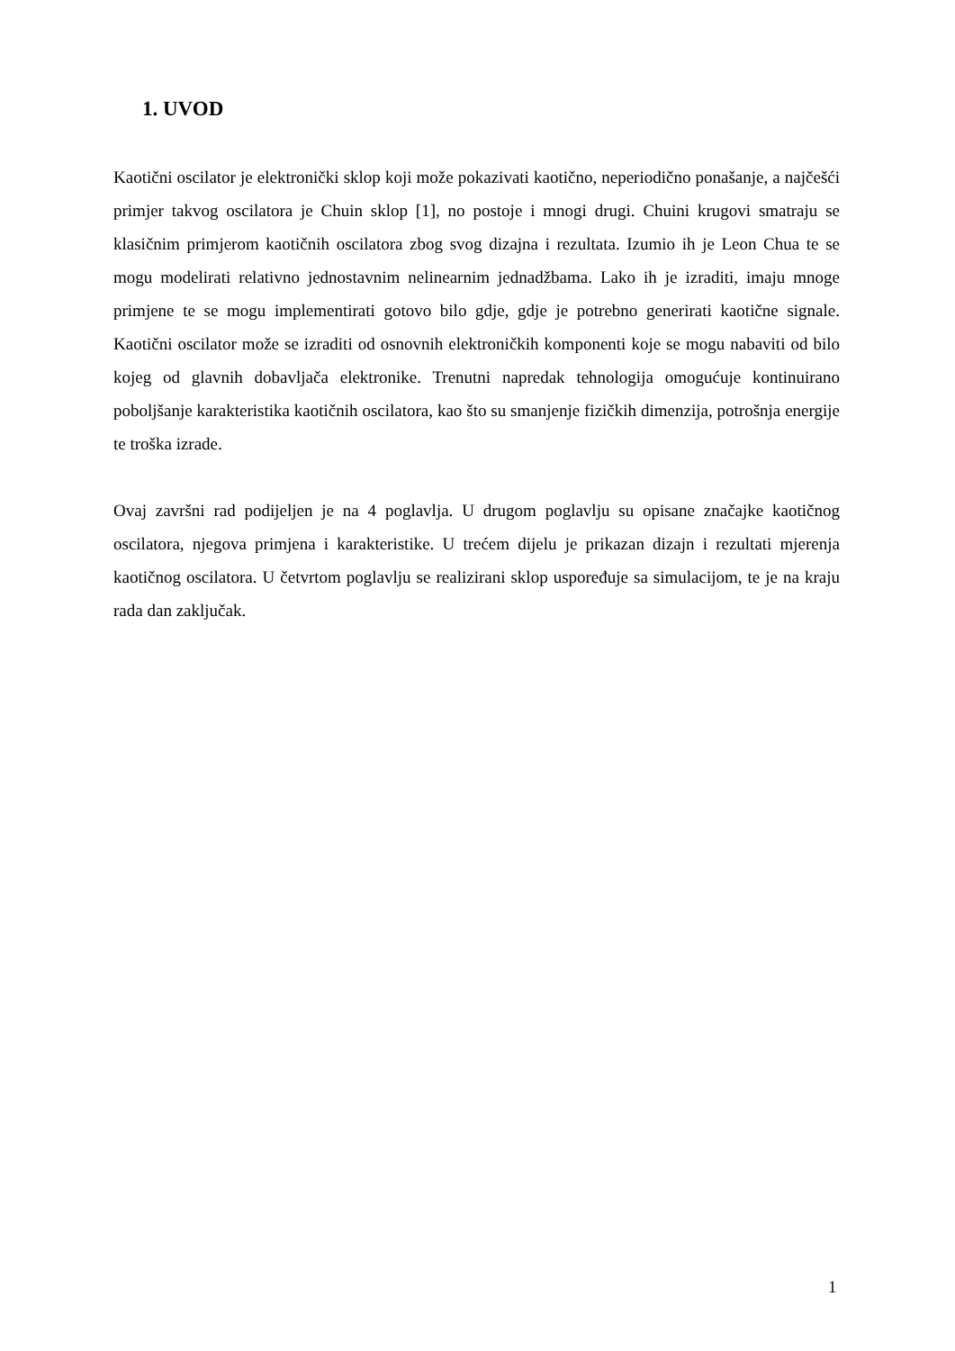1. UVOD
Kaotični oscilator je elektronički sklop koji može pokazivati kaotično, neperiodično ponašanje, a najčešći primjer takvog oscilatora je Chuin sklop [1], no postoje i mnogi drugi. Chuini krugovi smatraju se klasičnim primjerom kaotičnih oscilatora zbog svog dizajna i rezultata. Izumio ih je Leon Chua te se mogu modelirati relativno jednostavnim nelinearnim jednadžbama. Lako ih je izraditi, imaju mnoge primjene te se mogu implementirati gotovo bilo gdje, gdje je potrebno generirati kaotične signale. Kaotični oscilator može se izraditi od osnovnih elektroničkih komponenti koje se mogu nabaviti od bilo kojeg od glavnih dobavljača elektronike. Trenutni napredak tehnologija omogućuje kontinuirano poboljšanje karakteristika kaotičnih oscilatora, kao što su smanjenje fizičkih dimenzija, potrošnja energije te troška izrade.
Ovaj završni rad podijeljen je na 4 poglavlja. U drugom poglavlju su opisane značajke kaotičnog oscilatora, njegova primjena i karakteristike. U trećem dijelu je prikazan dizajn i rezultati mjerenja kaotičnog oscilatora. U četvrtom poglavlju se realizirani sklop uspoređuje sa simulacijom, te je na kraju rada dan zaključak.
1